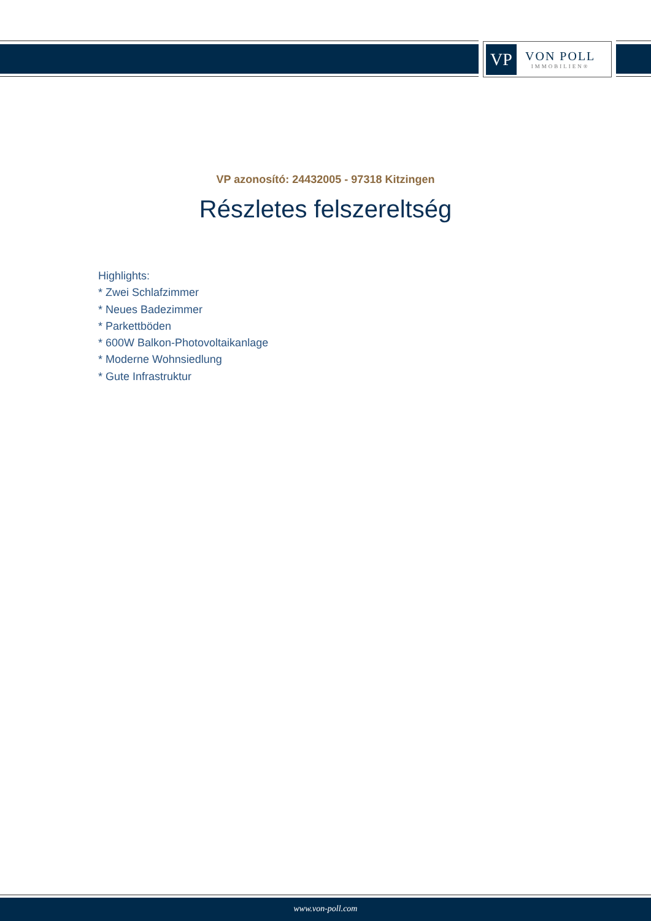VP
VON POLL
IMMOBILIEN®
VP azonosító: 24432005 - 97318 Kitzingen
Részletes felszereltség
Highlights:
* Zwei Schlafzimmer
* Neues Badezimmer
* Parkettböden
* 600W Balkon-Photovoltaikanlage
* Moderne Wohnsiedlung
* Gute Infrastruktur
www.von-poll.com